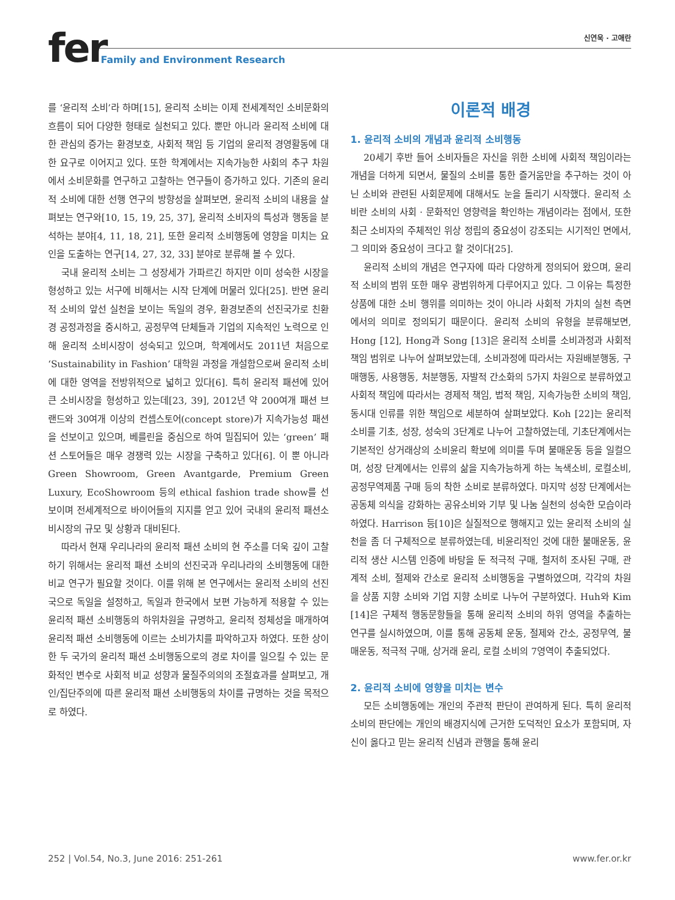fer
Family and Environment Research
신연욱 · 고애란
를 ‘윤리적 소비’라 하며[15], 윤리적 소비는 이제 전세계적인 소비문화의 흐름이 되어 다양한 형태로 실천되고 있다. 뿐만 아니라 윤리적 소비에 대한 관심의 증가는 환경보호, 사회적 책임 등 기업의 윤리적 경영활동에 대한 요구로 이어지고 있다. 또한 학계에서는 지속가능한 사회의 추구 차원에서 소비문화를 연구하고 고찰하는 연구들이 증가하고 있다. 기존의 윤리적 소비에 대한 선행 연구의 방향성을 살펴보면, 윤리적 소비의 내용을 살펴보는 연구와[10, 15, 19, 25, 37], 윤리적 소비자의 특성과 행동을 분석하는 분야[4, 11, 18, 21], 또한 윤리적 소비행동에 영향을 미치는 요인을 도출하는 연구[14, 27, 32, 33] 분야로 분류해 볼 수 있다.
국내 윤리적 소비는 그 성장세가 가파르긴 하지만 이미 성숙한 시장을 형성하고 있는 서구에 비해서는 시작 단계에 머물러 있다[25]. 반면 윤리적 소비의 앞선 실천을 보이는 독일의 경우, 환경보존의 선진국가로 친환경 공정과정을 중시하고, 공정무역 단체들과 기업의 지속적인 노력으로 인해 윤리적 소비시장이 성숙되고 있으며, 학계에서도 2011년 처음으로 ‘Sustainability in Fashion’ 대학원 과정을 개설함으로써 윤리적 소비에 대한 영역을 전방위적으로 넓히고 있다[6]. 특히 윤리적 패션에 있어 큰 소비시장을 형성하고 있는데[23, 39], 2012년 약 200여개 패션 브랜드와 30여개 이상의 컨셉스토어(concept store)가 지속가능성 패션을 선보이고 있으며, 베를린을 중심으로 하여 밀집되어 있는 ‘green’ 패션 스토어들은 매우 경쟁력 있는 시장을 구축하고 있다[6]. 이 뿐 아니라 Green Showroom, Green Avantgarde, Premium Green Luxury, EcoShowroom 등의 ethical fashion trade show를 선보이며 전세계적으로 바이어들의 지지를 얻고 있어 국내의 윤리적 패션소비시장의 규모 및 상황과 대비된다.
따라서 현재 우리나라의 윤리적 패션 소비의 현 주소를 더욱 깊이 고찰하기 위해서는 윤리적 패션 소비의 선진국과 우리나라의 소비행동에 대한 비교 연구가 필요할 것이다. 이를 위해 본 연구에서는 윤리적 소비의 선진국으로 독일을 설정하고, 독일과 한국에서 보편 가능하게 적용할 수 있는 윤리적 패션 소비행동의 하위차원을 규명하고, 윤리적 정체성을 매개하여 윤리적 패션 소비행동에 이르는 소비가치를 파악하고자 하였다. 또한 상이한 두 국가의 윤리적 패션 소비행동으로의 경로 차이를 일으킬 수 있는 문화적인 변수로 사회적 비교 성향과 물질주의의의 조절효과를 살펴보고, 개인/집단주의에 따른 윤리적 패션 소비행동의 차이를 규명하는 것을 목적으로 하였다.
이론적 배경
1. 윤리적 소비의 개념과 윤리적 소비행동
20세기 후반 들어 소비자들은 자신을 위한 소비에 사회적 책임이라는 개념을 더하게 되면서, 물질의 소비를 통한 즐거움만을 추구하는 것이 아닌 소비와 관련된 사회문제에 대해서도 눈을 돌리기 시작했다. 윤리적 소비란 소비의 사회 · 문화적인 영향력을 확인하는 개념이라는 점에서, 또한 최근 소비자의 주체적인 위상 정립의 중요성이 강조되는 시기적인 면에서, 그 의미와 중요성이 크다고 할 것이다[25].
윤리적 소비의 개념은 연구자에 따라 다양하게 정의되어 왔으며, 윤리적 소비의 범위 또한 매우 광범위하게 다루어지고 있다. 그 이유는 특정한 상품에 대한 소비 행위를 의미하는 것이 아니라 사회적 가치의 실천 측면에서의 의미로 정의되기 때문이다. 윤리적 소비의 유형을 분류해보면, Hong [12], Hong과 Song [13]은 윤리적 소비를 소비과정과 사회적 책임 범위로 나누어 살펴보았는데, 소비과정에 따라서는 자원배분행동, 구매행동, 사용행동, 처분행동, 자발적 간소화의 5가지 차원으로 분류하였고 사회적 책임에 따라서는 경제적 책임, 법적 책임, 지속가능한 소비의 책임, 동시대 인류를 위한 책임으로 세분하여 살펴보았다. Koh [22]는 윤리적 소비를 기초, 성장, 성숙의 3단계로 나누어 고찰하였는데, 기초단계에서는 기본적인 상거래상의 소비윤리 확보에 의미를 두며 불매운동 등을 일컬으며, 성장 단계에서는 인류의 삶을 지속가능하게 하는 녹색소비, 로컬소비, 공정무역제품 구매 등의 착한 소비로 분류하였다. 마지막 성장 단계에서는 공동체 의식을 강화하는 공유소비와 기부 및 나눔 실천의 성숙한 모습이라 하였다. Harrison 등[10]은 실질적으로 행해지고 있는 윤리적 소비의 실천을 좀 더 구체적으로 분류하였는데, 비윤리적인 것에 대한 불매운동, 윤리적 생산 시스템 인증에 바탕을 둔 적극적 구매, 철저히 조사된 구매, 관계적 소비, 절제와 간소로 윤리적 소비행동을 구별하였으며, 각각의 차원을 상품 지향 소비와 기업 지향 소비로 나누어 구분하였다. Huh와 Kim [14]은 구체적 행동문항들을 통해 윤리적 소비의 하위 영역을 추출하는 연구를 실시하였으며, 이를 통해 공동체 운동, 절제와 간소, 공정무역, 불매운동, 적극적 구매, 상거래 윤리, 로컬 소비의 7영역이 추출되었다.
2. 윤리적 소비에 영향을 미치는 변수
모든 소비행동에는 개인의 주관적 판단이 관여하게 된다. 특히 윤리적 소비의 판단에는 개인의 배경지식에 근거한 도덕적인 요소가 포함되며, 자신이 옳다고 믿는 윤리적 신념과 관행을 통해 윤리
252 | Vol.54, No.3, June 2016: 251-261 www.fer.or.kr